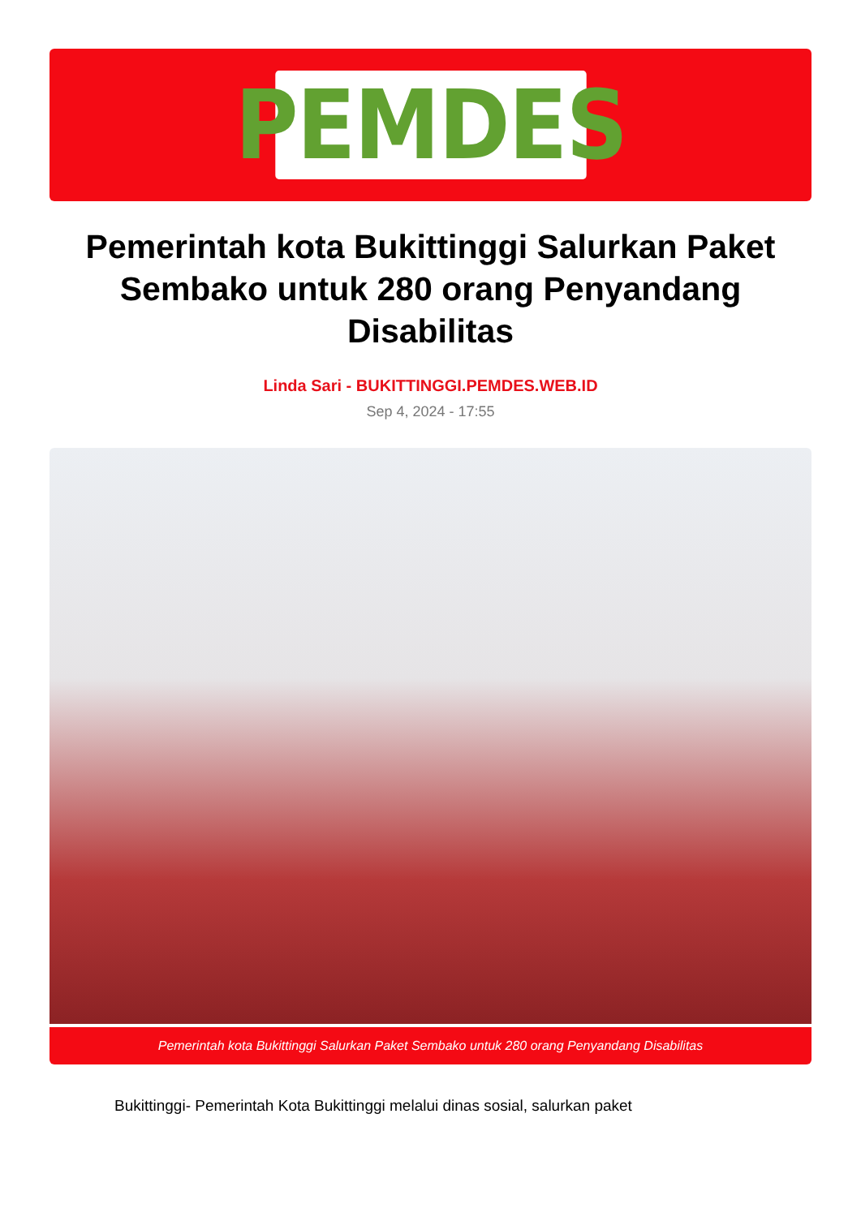PEMDES
Pemerintah kota Bukittinggi Salurkan Paket Sembako untuk 280 orang Penyandang Disabilitas
Linda Sari - BUKITTINGGI.PEMDES.WEB.ID
Sep 4, 2024 - 17:55
Pemerintah kota Bukittinggi Salurkan Paket Sembako untuk 280 orang Penyandang Disabilitas
Bukittinggi- Pemerintah Kota Bukittinggi melalui dinas sosial, salurkan paket